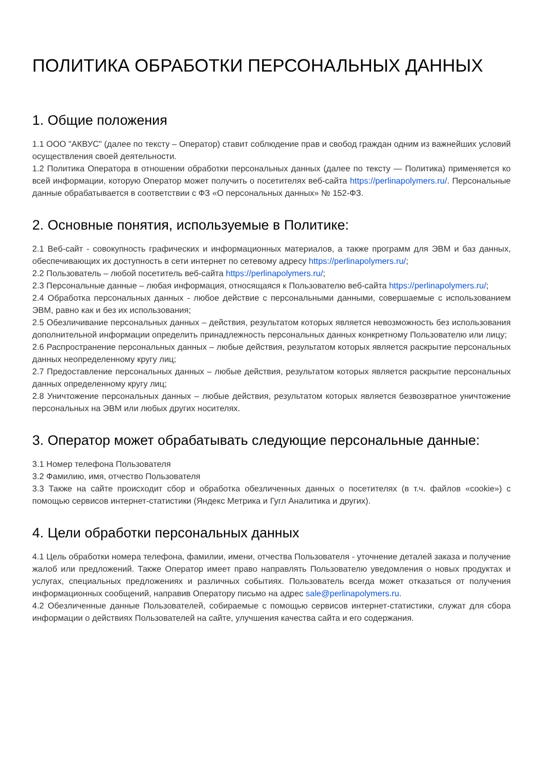ПОЛИТИКА ОБРАБОТКИ ПЕРСОНАЛЬНЫХ ДАННЫХ
1. Общие положения
1.1 ООО "АКВУС" (далее по тексту – Оператор) ставит соблюдение прав и свобод граждан одним из важнейших условий осуществления своей деятельности.
1.2 Политика Оператора в отношении обработки персональных данных (далее по тексту — Политика) применяется ко всей информации, которую Оператор может получить о посетителях веб-сайта https://perlinapolymers.ru/. Персональные данные обрабатывается в соответствии с ФЗ «О персональных данных» № 152-ФЗ.
2. Основные понятия, используемые в Политике:
2.1 Веб-сайт - совокупность графических и информационных материалов, а также программ для ЭВМ и баз данных, обеспечивающих их доступность в сети интернет по сетевому адресу https://perlinapolymers.ru/;
2.2 Пользователь – любой посетитель веб-сайта https://perlinapolymers.ru/;
2.3 Персональные данные – любая информация, относящаяся к Пользователю веб-сайта https://perlinapolymers.ru/;
2.4 Обработка персональных данных - любое действие с персональными данными, совершаемые с использованием ЭВМ, равно как и без их использования;
2.5 Обезличивание персональных данных – действия, результатом которых является невозможность без использования дополнительной информации определить принадлежность персональных данных конкретному Пользователю или лицу;
2.6 Распространение персональных данных – любые действия, результатом которых является раскрытие персональных данных неопределенному кругу лиц;
2.7 Предоставление персональных данных – любые действия, результатом которых является раскрытие персональных данных определенному кругу лиц;
2.8 Уничтожение персональных данных – любые действия, результатом которых является безвозвратное уничтожение персональных на ЭВМ или любых других носителях.
3. Оператор может обрабатывать следующие персональные данные:
3.1 Номер телефона Пользователя
3.2 Фамилию, имя, отчество Пользователя
3.3 Также на сайте происходит сбор и обработка обезличенных данных о посетителях (в т.ч. файлов «cookie») с помощью сервисов интернет-статистики (Яндекс Метрика и Гугл Аналитика и других).
4. Цели обработки персональных данных
4.1 Цель обработки номера телефона, фамилии, имени, отчества Пользователя - уточнение деталей заказа и получение жалоб или предложений. Также Оператор имеет право направлять Пользователю уведомления о новых продуктах и услугах, специальных предложениях и различных событиях. Пользователь всегда может отказаться от получения информационных сообщений, направив Оператору письмо на адрес sale@perlinapolymers.ru.
4.2 Обезличенные данные Пользователей, собираемые с помощью сервисов интернет-статистики, служат для сбора информации о действиях Пользователей на сайте, улучшения качества сайта и его содержания.